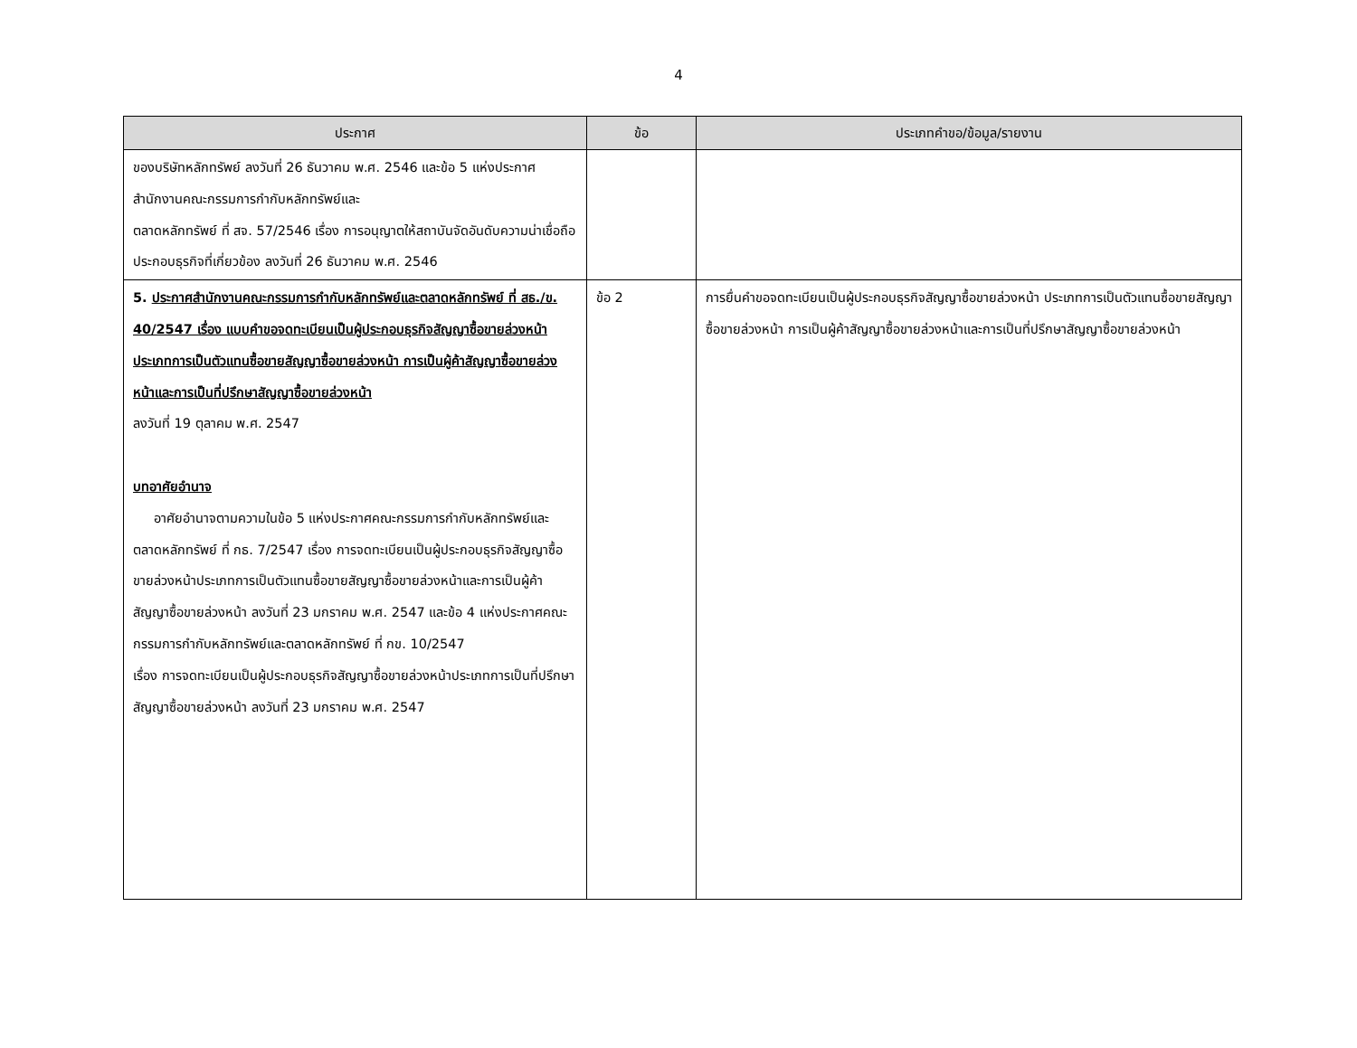4
| ประกาศ | ข้อ | ประเภทคำขอ/ข้อมูล/รายงาน |
| --- | --- | --- |
| ของบริษัทหลักทรัพย์ ลงวันที่ 26 ธันวาคม พ.ศ. 2546 และข้อ 5 แห่งประกาศสำนักงานคณะกรรมการกำกับหลักทรัพย์และ ตลาดหลักทรัพย์ ที่ สจ. 57/2546 เรื่อง การอนุญาตให้สถาบันจัดอันดับความน่าเชื่อถือประกอบธุรกิจที่เกี่ยวข้อง ลงวันที่ 26 ธันวาคม พ.ศ. 2546 | | |
| 5. ประกาศสำนักงานคณะกรรมการกำกับหลักทรัพย์และตลาดหลักทรัพย์ ที่ สธ./ข. 40/2547 เรื่อง แบบคำขอจดทะเบียนเป็นผู้ประกอบธุรกิจสัญญาซื้อขายล่วงหน้า ประเภทการเป็นตัวแทนซื้อขายสัญญาซื้อขายล่วงหน้า การเป็นผู้ค้าสัญญาซื้อขายล่วงหน้าและการเป็นที่ปรึกษาสัญญาซื้อขายล่วงหน้า ลงวันที่ 19 ตุลาคม พ.ศ. 2547 บทอาศัยอำนาจ อาศัยอำนาจตามความในข้อ 5 แห่งประกาศคณะกรรมการกำกับหลักทรัพย์และตลาดหลักทรัพย์ ที่ กธ. 7/2547 เรื่อง การจดทะเบียนเป็นผู้ประกอบธุรกิจสัญญาซื้อขายล่วงหน้าประเภทการเป็นตัวแทนซื้อขายสัญญาซื้อขายล่วงหน้าและการเป็นผู้ค้าสัญญาซื้อขายล่วงหน้า ลงวันที่ 23 มกราคม พ.ศ. 2547 และข้อ 4 แห่งประกาศคณะกรรมการกำกับหลักทรัพย์และตลาดหลักทรัพย์ ที่ กข. 10/2547 เรื่อง การจดทะเบียนเป็นผู้ประกอบธุรกิจสัญญาซื้อขายล่วงหน้าประเภทการเป็นที่ปรึกษาสัญญาซื้อขายล่วงหน้า ลงวันที่ 23 มกราคม พ.ศ. 2547 | ข้อ 2 | การยื่นคำขอจดทะเบียนเป็นผู้ประกอบธุรกิจสัญญาซื้อขายล่วงหน้า ประเภทการเป็นตัวแทนซื้อขายสัญญาซื้อขายล่วงหน้า การเป็นผู้ค้าสัญญาซื้อขายล่วงหน้าและการเป็นที่ปรึกษาสัญญาซื้อขายล่วงหน้า |